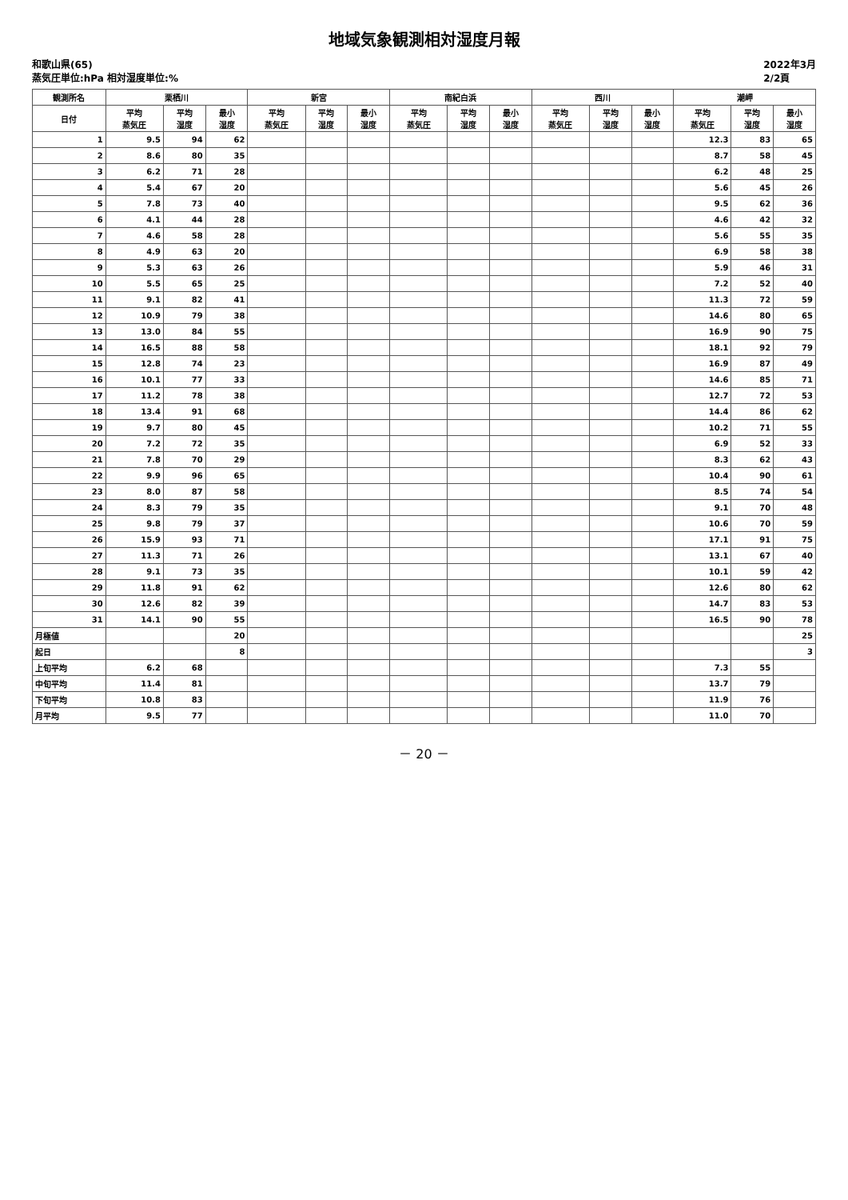地域気象観測相対湿度月報
和歌山県(65)
蒸気圧単位:hPa 相対湿度単位:%
2022年3月
2/2頁
| 観測所名 | 栗栖川 | | | 新宮 | | | 南紀白浜 | | | 西川 | | | 潮岬 | | |
| --- | --- | --- | --- | --- | --- | --- | --- | --- | --- | --- | --- | --- | --- | --- | --- |
| 日付 | 平均 蒸気圧 | 平均 湿度 | 最小 湿度 | 平均 蒸気圧 | 平均 湿度 | 最小 湿度 | 平均 蒸気圧 | 平均 湿度 | 最小 湿度 | 平均 蒸気圧 | 平均 湿度 | 最小 湿度 | 平均 蒸気圧 | 平均 湿度 | 最小 湿度 |
| 1 | 9.5 | 94 | 62 | | | | | | | | | | 12.3 | 83 | 65 |
| 2 | 8.6 | 80 | 35 | | | | | | | | | | 8.7 | 58 | 45 |
| 3 | 6.2 | 71 | 28 | | | | | | | | | | 6.2 | 48 | 25 |
| 4 | 5.4 | 67 | 20 | | | | | | | | | | 5.6 | 45 | 26 |
| 5 | 7.8 | 73 | 40 | | | | | | | | | | 9.5 | 62 | 36 |
| 6 | 4.1 | 44 | 28 | | | | | | | | | | 4.6 | 42 | 32 |
| 7 | 4.6 | 58 | 28 | | | | | | | | | | 5.6 | 55 | 35 |
| 8 | 4.9 | 63 | 20 | | | | | | | | | | 6.9 | 58 | 38 |
| 9 | 5.3 | 63 | 26 | | | | | | | | | | 5.9 | 46 | 31 |
| 10 | 5.5 | 65 | 25 | | | | | | | | | | 7.2 | 52 | 40 |
| 11 | 9.1 | 82 | 41 | | | | | | | | | | 11.3 | 72 | 59 |
| 12 | 10.9 | 79 | 38 | | | | | | | | | | 14.6 | 80 | 65 |
| 13 | 13.0 | 84 | 55 | | | | | | | | | | 16.9 | 90 | 75 |
| 14 | 16.5 | 88 | 58 | | | | | | | | | | 18.1 | 92 | 79 |
| 15 | 12.8 | 74 | 23 | | | | | | | | | | 16.9 | 87 | 49 |
| 16 | 10.1 | 77 | 33 | | | | | | | | | | 14.6 | 85 | 71 |
| 17 | 11.2 | 78 | 38 | | | | | | | | | | 12.7 | 72 | 53 |
| 18 | 13.4 | 91 | 68 | | | | | | | | | | 14.4 | 86 | 62 |
| 19 | 9.7 | 80 | 45 | | | | | | | | | | 10.2 | 71 | 55 |
| 20 | 7.2 | 72 | 35 | | | | | | | | | | 6.9 | 52 | 33 |
| 21 | 7.8 | 70 | 29 | | | | | | | | | | 8.3 | 62 | 43 |
| 22 | 9.9 | 96 | 65 | | | | | | | | | | 10.4 | 90 | 61 |
| 23 | 8.0 | 87 | 58 | | | | | | | | | | 8.5 | 74 | 54 |
| 24 | 8.3 | 79 | 35 | | | | | | | | | | 9.1 | 70 | 48 |
| 25 | 9.8 | 79 | 37 | | | | | | | | | | 10.6 | 70 | 59 |
| 26 | 15.9 | 93 | 71 | | | | | | | | | | 17.1 | 91 | 75 |
| 27 | 11.3 | 71 | 26 | | | | | | | | | | 13.1 | 67 | 40 |
| 28 | 9.1 | 73 | 35 | | | | | | | | | | 10.1 | 59 | 42 |
| 29 | 11.8 | 91 | 62 | | | | | | | | | | 12.6 | 80 | 62 |
| 30 | 12.6 | 82 | 39 | | | | | | | | | | 14.7 | 83 | 53 |
| 31 | 14.1 | 90 | 55 | | | | | | | | | | 16.5 | 90 | 78 |
| 月極値 | | | 20 | | | | | | | | | | | | 25 |
| 起日 | | | 8 | | | | | | | | | | | | 3 |
| 上旬平均 | 6.2 | 68 | | | | | | | | | | | 7.3 | 55 | |
| 中旬平均 | 11.4 | 81 | | | | | | | | | | | 13.7 | 79 | |
| 下旬平均 | 10.8 | 83 | | | | | | | | | | | 11.9 | 76 | |
| 月平均 | 9.5 | 77 | | | | | | | | | | | 11.0 | 70 | |
－ 20 －